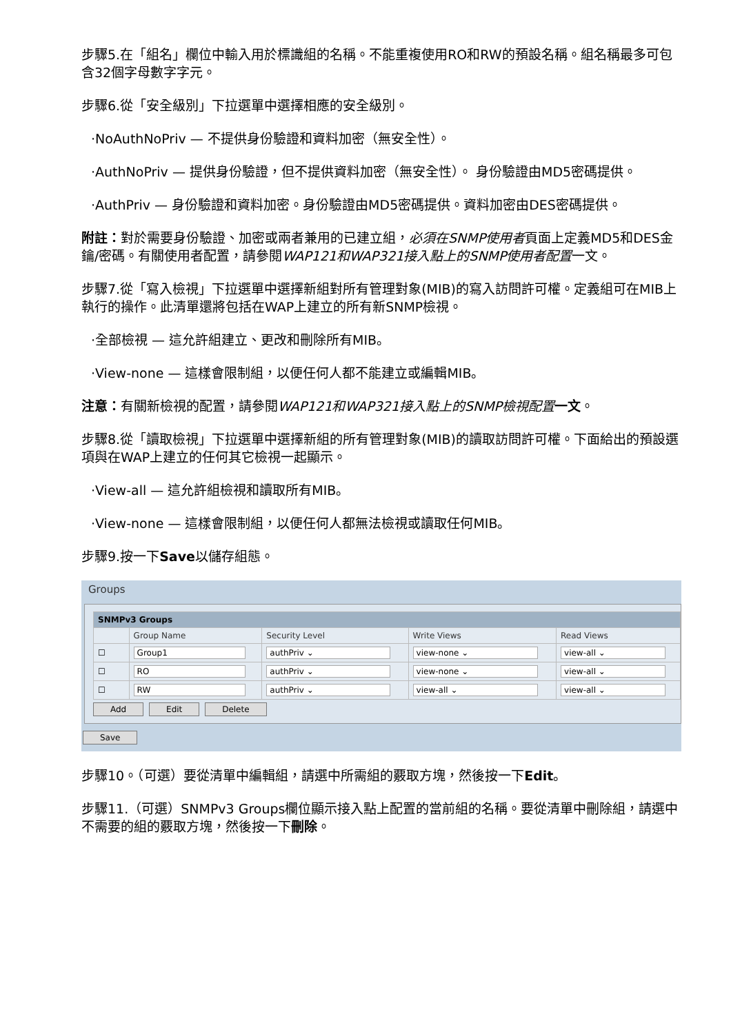步驟5.在「組名」欄位中輸入用於標識組的名稱。不能重複使用RO和RW的預設名稱。組名稱最多可包含32個字母數字字元。
步驟6.從「安全級別」下拉選單中選擇相應的安全級別。
·NoAuthNoPriv — 不提供身份驗證和資料加密（無安全性）。
·AuthNoPriv — 提供身份驗證，但不提供資料加密（無安全性）。 身份驗證由MD5密碼提供。
·AuthPriv — 身份驗證和資料加密。身份驗證由MD5密碼提供。資料加密由DES密碼提供。
附註：對於需要身份驗證、加密或兩者兼用的已建立組，必須在SNMP使用者頁面上定義MD5和DES金鑰/密碼。有關使用者配置，請參閱WAP121和WAP321接入點上的SNMP使用者配置一文。
步驟7.從「寫入檢視」下拉選單中選擇新組對所有管理對象(MIB)的寫入訪問許可權。定義組可在MIB上執行的操作。此清單還將包括在WAP上建立的所有新SNMP檢視。
·全部檢視 — 這允許組建立、更改和刪除所有MIB。
·View-none — 這樣會限制組，以便任何人都不能建立或編輯MIB。
注意：有關新檢視的配置，請參閱WAP121和WAP321接入點上的SNMP檢視配置 一文。
步驟8.從「讀取檢視」下拉選單中選擇新組的所有管理對象(MIB)的讀取訪問許可權。下面給出的預設選項與在WAP上建立的任何其它檢視一起顯示。
·View-all — 這允許組檢視和讀取所有MIB。
·View-none — 這樣會限制組，以便任何人都無法檢視或讀取任何MIB。
步驟9.按一下Save以儲存組態。
Groups
| SNMPv3 Groups | | | | |
| | Group Name | Security Level | Write Views | Read Views |
| ☐ | Group1 | authPriv ⌄ | view-none ⌄ | view-all ⌄ |
| ☐ | RO | authPriv ⌄ | view-none ⌄ | view-all ⌄ |
| ☐ | RW | authPriv ⌄ | view-all ⌄ | view-all ⌄ |
Add Edit Delete
Save
步驟10。（可選）要從清單中編輯組，請選中所需組的覈取方塊，然後按一下Edit。
步驟11.（可選）SNMPv3 Groups欄位顯示接入點上配置的當前組的名稱。要從清單中刪除組，請選中不需要的組的覈取方塊，然後按一下刪除。